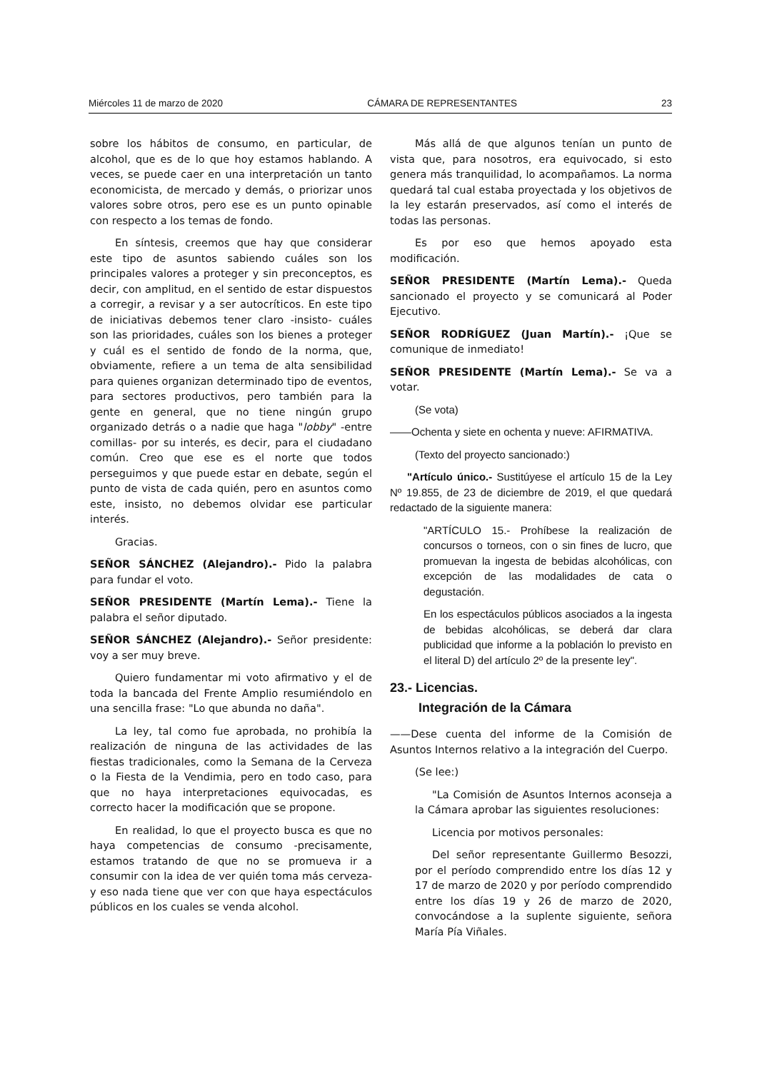Miércoles 11 de marzo de 2020 CÁMARA DE REPRESENTANTES 23
sobre los hábitos de consumo, en particular, de alcohol, que es de lo que hoy estamos hablando. A veces, se puede caer en una interpretación un tanto economicista, de mercado y demás, o priorizar unos valores sobre otros, pero ese es un punto opinable con respecto a los temas de fondo.
En síntesis, creemos que hay que considerar este tipo de asuntos sabiendo cuáles son los principales valores a proteger y sin preconceptos, es decir, con amplitud, en el sentido de estar dispuestos a corregir, a revisar y a ser autocríticos. En este tipo de iniciativas debemos tener claro -insisto- cuáles son las prioridades, cuáles son los bienes a proteger y cuál es el sentido de fondo de la norma, que, obviamente, refiere a un tema de alta sensibilidad para quienes organizan determinado tipo de eventos, para sectores productivos, pero también para la gente en general, que no tiene ningún grupo organizado detrás o a nadie que haga "lobby" -entre comillas- por su interés, es decir, para el ciudadano común. Creo que ese es el norte que todos perseguimos y que puede estar en debate, según el punto de vista de cada quién, pero en asuntos como este, insisto, no debemos olvidar ese particular interés.
Gracias.
SEÑOR SÁNCHEZ (Alejandro).- Pido la palabra para fundar el voto.
SEÑOR PRESIDENTE (Martín Lema).- Tiene la palabra el señor diputado.
SEÑOR SÁNCHEZ (Alejandro).- Señor presidente: voy a ser muy breve.
Quiero fundamentar mi voto afirmativo y el de toda la bancada del Frente Amplio resumiéndolo en una sencilla frase: "Lo que abunda no daña".
La ley, tal como fue aprobada, no prohibía la realización de ninguna de las actividades de las fiestas tradicionales, como la Semana de la Cerveza o la Fiesta de la Vendimia, pero en todo caso, para que no haya interpretaciones equivocadas, es correcto hacer la modificación que se propone.
En realidad, lo que el proyecto busca es que no haya competencias de consumo -precisamente, estamos tratando de que no se promueva ir a consumir con la idea de ver quién toma más cerveza- y eso nada tiene que ver con que haya espectáculos públicos en los cuales se venda alcohol.
Más allá de que algunos tenían un punto de vista que, para nosotros, era equivocado, si esto genera más tranquilidad, lo acompañamos. La norma quedará tal cual estaba proyectada y los objetivos de la ley estarán preservados, así como el interés de todas las personas.
Es por eso que hemos apoyado esta modificación.
SEÑOR PRESIDENTE (Martín Lema).- Queda sancionado el proyecto y se comunicará al Poder Ejecutivo.
SEÑOR RODRÍGUEZ (Juan Martín).- ¡Que se comunique de inmediato!
SEÑOR PRESIDENTE (Martín Lema).- Se va a votar.
(Se vota)
——Ochenta y siete en ochenta y nueve: AFIRMATIVA.
(Texto del proyecto sancionado:)
"Artículo único.- Sustitúyese el artículo 15 de la Ley Nº 19.855, de 23 de diciembre de 2019, el que quedará redactado de la siguiente manera:
"ARTÍCULO 15.- Prohíbese la realización de concursos o torneos, con o sin fines de lucro, que promuevan la ingesta de bebidas alcohólicas, con excepción de las modalidades de cata o degustación.
En los espectáculos públicos asociados a la ingesta de bebidas alcohólicas, se deberá dar clara publicidad que informe a la población lo previsto en el literal D) del artículo 2º de la presente ley".
23.- Licencias.
Integración de la Cámara
——Dese cuenta del informe de la Comisión de Asuntos Internos relativo a la integración del Cuerpo.
(Se lee:)
"La Comisión de Asuntos Internos aconseja a la Cámara aprobar las siguientes resoluciones:
Licencia por motivos personales:
Del señor representante Guillermo Besozzi, por el período comprendido entre los días 12 y 17 de marzo de 2020 y por período comprendido entre los días 19 y 26 de marzo de 2020, convocándose a la suplente siguiente, señora María Pía Viñales.